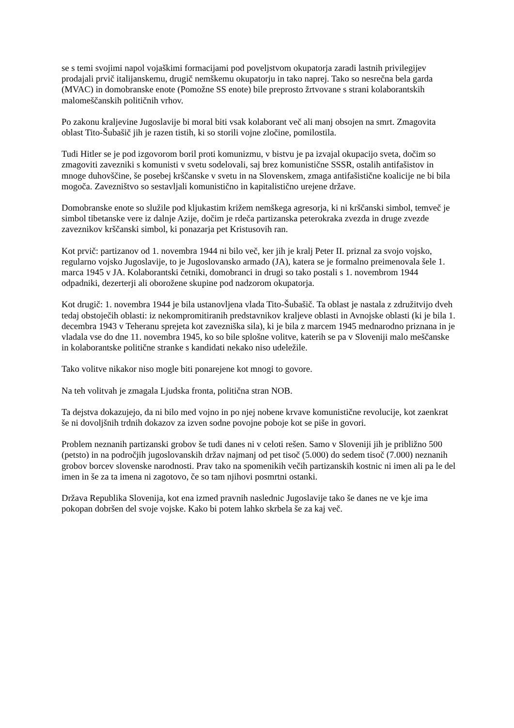se s temi svojimi napol vojaškimi formacijami pod poveljstvom okupatorja zaradi lastnih privilegijev prodajali prvič italijanskemu, drugič nemškemu okupatorju in tako naprej. Tako so nesrečna bela garda (MVAC) in domobranske enote (Pomožne SS enote) bile preprosto žrtvovane s strani kolaborantskih malomeščanskih političnih vrhov.
Po zakonu kraljevine Jugoslavije bi moral biti vsak kolaborant več ali manj obsojen na smrt. Zmagovita oblast Tito-Šubašič jih je razen tistih, ki so storili vojne zločine, pomilostila.
Tudi Hitler se je pod izgovorom boril proti komunizmu, v bistvu je pa izvajal okupacijo sveta, dočim so zmagoviti zavezniki s komunisti v svetu sodelovali, saj brez komunistične SSSR, ostalih antifašistov in mnoge duhovščine, še posebej krščanske v svetu in na Slovenskem, zmaga antifašistične koalicije ne bi bila mogoča. Zavezništvo so sestavljali komunistično in kapitalistično urejene države.
Domobranske enote so služile pod kljukastim križem nemškega agresorja, ki ni krščanski simbol, temveč je simbol tibetanske vere iz dalnje Azije, dočim je rdeča partizanska peterokraka zvezda in druge zvezde zaveznikov krščanski simbol, ki ponazarja pet Kristusovih ran.
Kot prvič: partizanov od 1. novembra 1944 ni bilo več, ker jih je kralj Peter II. priznal za svojo vojsko, regularno vojsko Jugoslavije, to je Jugoslovansko armado (JA), katera se je formalno preimenovala šele 1. marca 1945 v JA. Kolaborantski četniki, domobranci in drugi so tako postali s 1. novembrom 1944 odpadniki, dezerterji ali oborožene skupine pod nadzorom okupatorja.
Kot drugič: 1. novembra 1944 je bila ustanovljena vlada Tito-Šubašič. Ta oblast je nastala z združitvijo dveh tedaj obstoječih oblasti: iz nekompromitiranih predstavnikov kraljeve oblasti in Avnojske oblasti (ki je bila 1. decembra 1943 v Teheranu sprejeta kot zavezniška sila), ki je bila z marcem 1945 mednarodno priznana in je vladala vse do dne 11. novembra 1945, ko so bile splošne volitve, katerih se pa v Sloveniji malo meščanske in kolaborantske politične stranke s kandidati nekako niso udeležile.
Tako volitve nikakor niso mogle biti ponarejene kot mnogi to govore.
Na teh volitvah je zmagala Ljudska fronta, politična stran NOB.
Ta dejstva dokazujejo, da ni bilo med vojno in po njej nobene krvave komunistične revolucije, kot zaenkrat še ni dovoljšnih trdnih dokazov za izven sodne povojne poboje kot se piše in govori.
Problem neznanih partizanski grobov še tudi danes ni v celoti rešen. Samo v Sloveniji jih je približno 500 (petsto) in na področjih jugoslovanskih držav najmanj od pet tisoč (5.000) do sedem tisoč (7.000) neznanih grobov borcev slovenske narodnosti. Prav tako na spomenikih večih partizanskih kostnic ni imen ali pa le del imen in še za ta imena ni zagotovo, če so tam njihovi posmrtni ostanki.
Država Republika Slovenija, kot ena izmed pravnih naslednic Jugoslavije tako še danes ne ve kje ima pokopan dobršen del svoje vojske. Kako bi potem lahko skrbela še za kaj več.